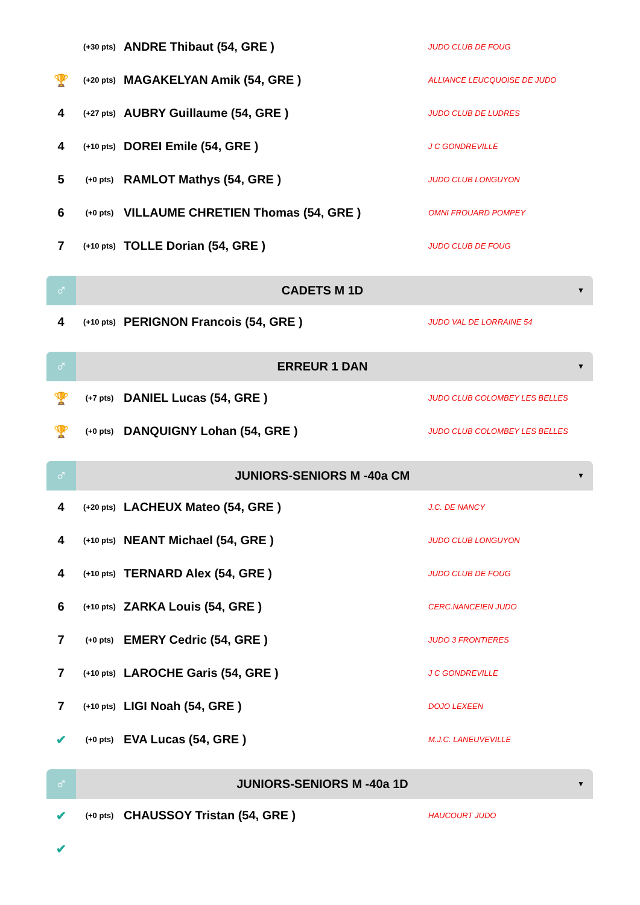| | (+30 pts) | ANDRE Thibaut (54, GRE ) | JUDO CLUB DE FOUG |
| 🏆 | (+20 pts) | MAGAKELYAN Amik (54, GRE ) | ALLIANCE LEUCQUOISE DE JUDO |
| 4 | (+27 pts) | AUBRY Guillaume (54, GRE ) | JUDO CLUB DE LUDRES |
| 4 | (+10 pts) | DOREI Emile (54, GRE ) | J C GONDREVILLE |
| 5 | (+0 pts) | RAMLOT Mathys (54, GRE ) | JUDO CLUB LONGUYON |
| 6 | (+0 pts) | VILLAUME CHRETIEN Thomas (54, GRE ) | OMNI FROUARD POMPEY |
| 7 | (+10 pts) | TOLLE Dorian (54, GRE ) | JUDO CLUB DE FOUG |
♂
CADETS M 1D
▼
| 4 | (+10 pts) | PERIGNON Francois (54, GRE ) | JUDO VAL DE LORRAINE 54 |
♂
ERREUR 1 DAN
▼
| 🏆 | (+7 pts) | DANIEL Lucas (54, GRE ) | JUDO CLUB COLOMBEY LES BELLES |
| 🏆 | (+0 pts) | DANQUIGNY Lohan (54, GRE ) | JUDO CLUB COLOMBEY LES BELLES |
♂
JUNIORS-SENIORS M -40a CM
▼
| 4 | (+20 pts) | LACHEUX Mateo (54, GRE ) | J.C. DE NANCY |
| 4 | (+10 pts) | NEANT Michael (54, GRE ) | JUDO CLUB LONGUYON |
| 4 | (+10 pts) | TERNARD Alex (54, GRE ) | JUDO CLUB DE FOUG |
| 6 | (+10 pts) | ZARKA Louis (54, GRE ) | CERC.NANCEIEN JUDO |
| 7 | (+0 pts) | EMERY Cedric (54, GRE ) | JUDO 3 FRONTIERES |
| 7 | (+10 pts) | LAROCHE Garis (54, GRE ) | J C GONDREVILLE |
| 7 | (+10 pts) | LIGI Noah (54, GRE ) | DOJO LEXEEN |
| ✔ | (+0 pts) | EVA Lucas (54, GRE ) | M.J.C. LANEUVEVILLE |
♂
JUNIORS-SENIORS M -40a 1D
▼
| ✔ | (+0 pts) | CHAUSSOY Tristan (54, GRE ) | HAUCOURT JUDO |
| ✔ | | | |